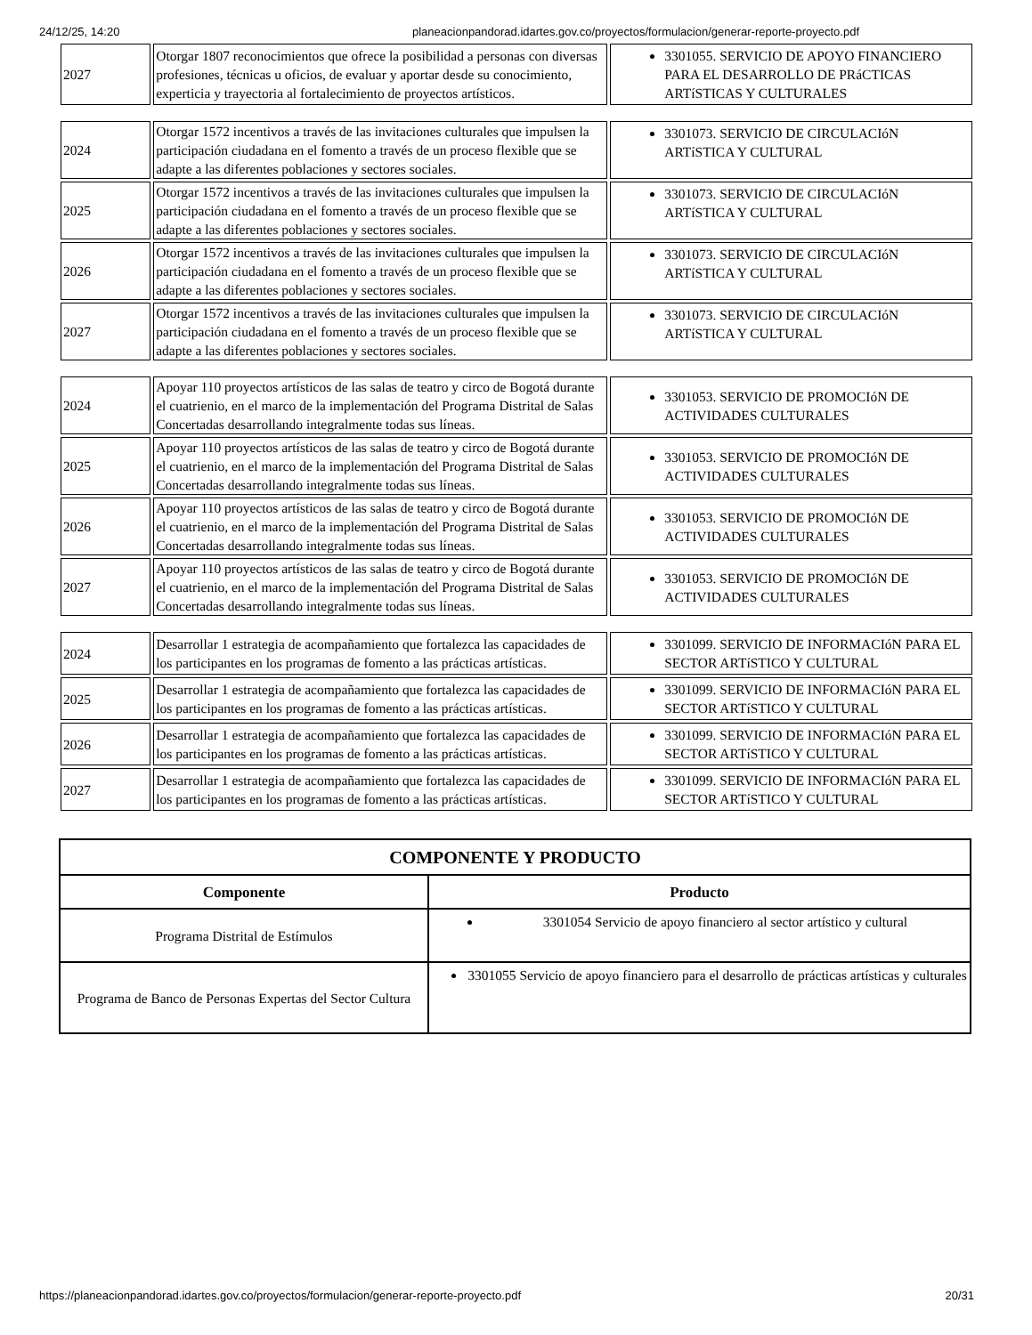24/12/25, 14:20 planeacionpandorad.idartes.gov.co/proyectos/formulacion/generar-reporte-proyecto.pdf
| 2027 | Otorgar 1807 reconocimientos que ofrece la posibilidad a personas con diversas profesiones, técnicas u oficios, de evaluar y aportar desde su conocimiento, experticia y trayectoria al fortalecimiento de proyectos artísticos. | 3301055. SERVICIO DE APOYO FINANCIERO PARA EL DESARROLLO DE PRáCTICAS ARTíSTICAS Y CULTURALES |
| 2024 | Otorgar 1572 incentivos a través de las invitaciones culturales que impulsen la participación ciudadana en el fomento a través de un proceso flexible que se adapte a las diferentes poblaciones y sectores sociales. | 3301073. SERVICIO DE CIRCULACIóN ARTíSTICA Y CULTURAL |
| 2025 | Otorgar 1572 incentivos a través de las invitaciones culturales que impulsen la participación ciudadana en el fomento a través de un proceso flexible que se adapte a las diferentes poblaciones y sectores sociales. | 3301073. SERVICIO DE CIRCULACIóN ARTíSTICA Y CULTURAL |
| 2026 | Otorgar 1572 incentivos a través de las invitaciones culturales que impulsen la participación ciudadana en el fomento a través de un proceso flexible que se adapte a las diferentes poblaciones y sectores sociales. | 3301073. SERVICIO DE CIRCULACIóN ARTíSTICA Y CULTURAL |
| 2027 | Otorgar 1572 incentivos a través de las invitaciones culturales que impulsen la participación ciudadana en el fomento a través de un proceso flexible que se adapte a las diferentes poblaciones y sectores sociales. | 3301073. SERVICIO DE CIRCULACIóN ARTíSTICA Y CULTURAL |
| 2024 | Apoyar 110 proyectos artísticos de las salas de teatro y circo de Bogotá durante el cuatrienio, en el marco de la implementación del Programa Distrital de Salas Concertadas desarrollando integralmente todas sus líneas. | 3301053. SERVICIO DE PROMOCIóN DE ACTIVIDADES CULTURALES |
| 2025 | Apoyar 110 proyectos artísticos de las salas de teatro y circo de Bogotá durante el cuatrienio, en el marco de la implementación del Programa Distrital de Salas Concertadas desarrollando integralmente todas sus líneas. | 3301053. SERVICIO DE PROMOCIóN DE ACTIVIDADES CULTURALES |
| 2026 | Apoyar 110 proyectos artísticos de las salas de teatro y circo de Bogotá durante el cuatrienio, en el marco de la implementación del Programa Distrital de Salas Concertadas desarrollando integralmente todas sus líneas. | 3301053. SERVICIO DE PROMOCIóN DE ACTIVIDADES CULTURALES |
| 2027 | Apoyar 110 proyectos artísticos de las salas de teatro y circo de Bogotá durante el cuatrienio, en el marco de la implementación del Programa Distrital de Salas Concertadas desarrollando integralmente todas sus líneas. | 3301053. SERVICIO DE PROMOCIóN DE ACTIVIDADES CULTURALES |
| 2024 | Desarrollar 1 estrategia de acompañamiento que fortalezca las capacidades de los participantes en los programas de fomento a las prácticas artísticas. | 3301099. SERVICIO DE INFORMACIóN PARA EL SECTOR ARTíSTICO Y CULTURAL |
| 2025 | Desarrollar 1 estrategia de acompañamiento que fortalezca las capacidades de los participantes en los programas de fomento a las prácticas artísticas. | 3301099. SERVICIO DE INFORMACIóN PARA EL SECTOR ARTíSTICO Y CULTURAL |
| 2026 | Desarrollar 1 estrategia de acompañamiento que fortalezca las capacidades de los participantes en los programas de fomento a las prácticas artísticas. | 3301099. SERVICIO DE INFORMACIóN PARA EL SECTOR ARTíSTICO Y CULTURAL |
| 2027 | Desarrollar 1 estrategia de acompañamiento que fortalezca las capacidades de los participantes en los programas de fomento a las prácticas artísticas. | 3301099. SERVICIO DE INFORMACIóN PARA EL SECTOR ARTíSTICO Y CULTURAL |
| COMPONENTE Y PRODUCTO | |
| --- | --- |
| Componente | Producto |
| Programa Distrital de Estímulos | 3301054 Servicio de apoyo financiero al sector artístico y cultural |
| Programa de Banco de Personas Expertas del Sector Cultura | 3301055 Servicio de apoyo financiero para el desarrollo de prácticas artísticas y culturales |
https://planeacionpandorad.idartes.gov.co/proyectos/formulacion/generar-reporte-proyecto.pdf 20/31